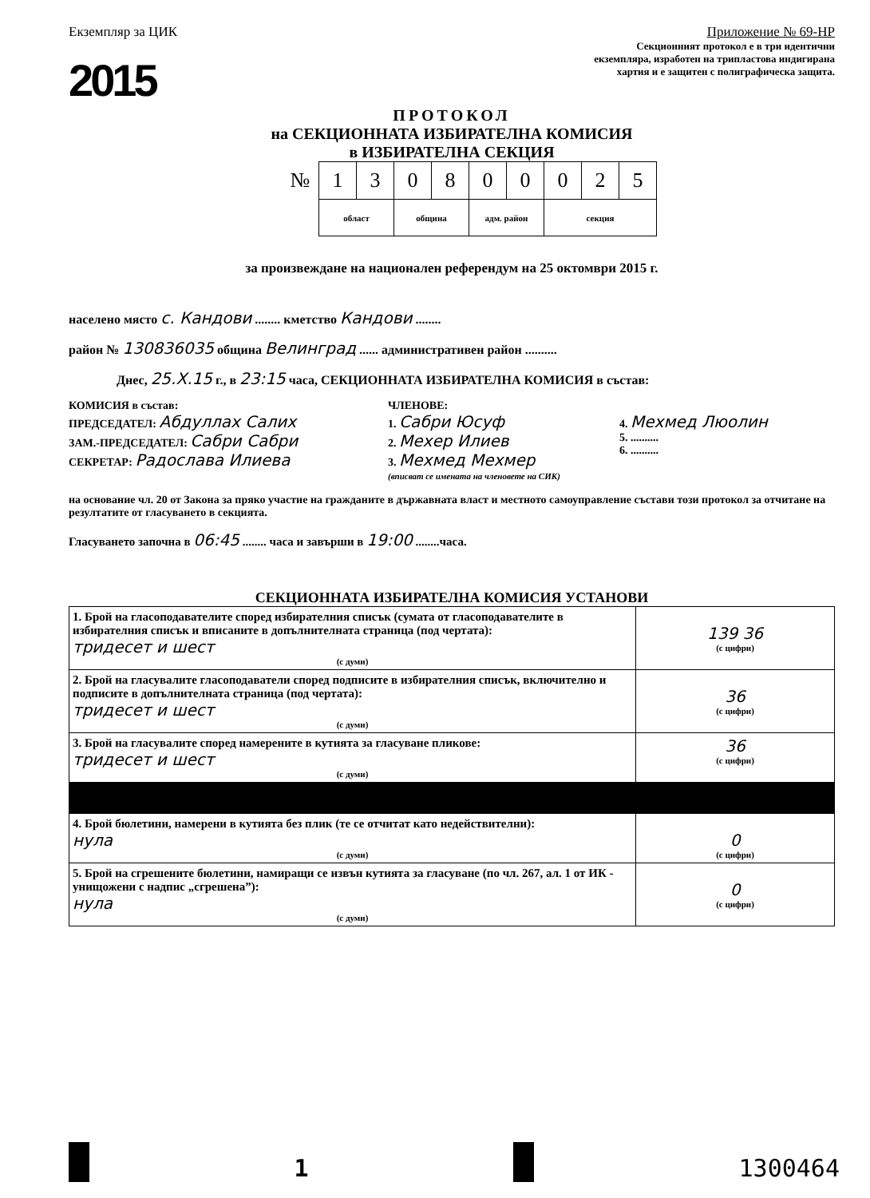Екземпляр за ЦИК Приложение № 69-НР
Секционният протокол е в три идентични
екземпляра, изработен на трипластова индигирана
хартия и е защитен с полиграфическа защита.
2015
ПРОТОКОЛ
на СЕКЦИОННАТА ИЗБИРАТЕЛНА КОМИСИЯ
в ИЗБИРАТЕЛНА СЕКЦИЯ
| № | 1 | 3 | 0 | 8 | 0 | 0 | 0 | 2 | 5 |
| | област | | община | | адм. район | | секция | | |
за произвеждане на национален референдум на 25 октомври 2015 г.
населено място с. Кандови ........ кметство Кандови ........
район № 130836035 община Велинград ...... административен район ..........
Днес, 25.X.15 г., в 23:15 часа, СЕКЦИОННАТА ИЗБИРАТЕЛНА КОМИСИЯ в състав:
КОМИСИЯ в състав:
ПРЕДСЕДАТЕЛ: Абдуллах Салих
ЗАМ.-ПРЕДСЕДАТЕЛ: Сабри Сабри
СЕКРЕТАР: Радослава Илиева
ЧЛЕНОВЕ:
1. Сабри Юсуф
2. Мехер Илиев
3. Мехмед Мехмер
(вписват се имената на членовете на СИК)
4. Мехмед Люолин
5. ..........
6. ..........
на основание чл. 20 от Закона за пряко участие на гражданите в държавната власт и местното самоуправление състави този протокол за отчитане на резултатите от гласуването в секцията.
Гласуването започна в 06:45 ........ часа и завърши в 19:00 ........часа.
СЕКЦИОННАТА ИЗБИРАТЕЛНА КОМИСИЯ УСТАНОВИ
| 1. Брой на гласоподавателите според избирателния списък (сумата от гласоподавателите в избирателния списък и вписаните в допълнителната страница (под чертата): тридесет и шест (с думи) | 139 36 (с цифри) |
| 2. Брой на гласувалите гласоподаватели според подписите в избирателния списък, включително и подписите в допълнителната страница (под чертата): тридесет и шест (с думи) | 36 (с цифри) |
| 3. Брой на гласувалите според намерените в кутията за гласуване пликове: тридесет и шест (с думи) | 36 (с цифри) |
| 4. Брой бюлетини, намерени в кутията без плик (те се отчитат като недействителни): нула (с думи) | 0 (с цифри) |
| 5. Брой на сгрешените бюлетини, намиращи се извън кутията за гласуване (по чл. 267, ал. 1 от ИК - унищожени с надпис „сгрешена”): нула (с думи) | 0 (с цифри) |
1 1300464